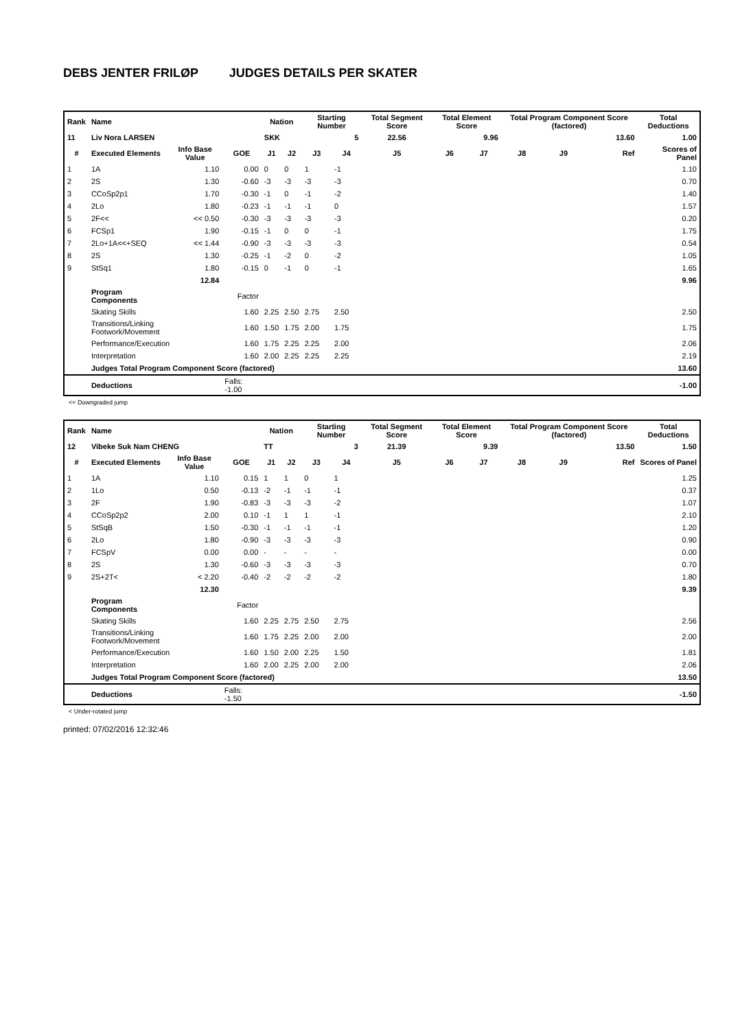DEBS JENTER FRILØP JUDGES DETAILS PER SKATER
| Rank | Name | | | Nation | | Starting Number | | Total Segment Score | Total Element Score | | Total Program Component Score (factored) | | | Total Deductions |
| --- | --- | --- | --- | --- | --- | --- | --- | --- | --- | --- | --- | --- | --- | --- |
| 11 | Liv Nora LARSEN | | | SKK | | 5 | | 22.56 | 9.96 | | 13.60 | | | 1.00 |
| # | Executed Elements | Info Base Value | GOE | J1 | J2 | J3 | J4 | J5 | J6 | J7 | J8 | J9 | Ref | Scores of Panel |
| 1 | 1A | 1.10 | 0.00 | 0 | 0 | 1 | -1 | | | | | | | 1.10 |
| 2 | 2S | 1.30 | -0.60 | -3 | -3 | -3 | -3 | | | | | | | 0.70 |
| 3 | CCoSp2p1 | 1.70 | -0.30 | -1 | 0 | -1 | -2 | | | | | | | 1.40 |
| 4 | 2Lo | 1.80 | -0.23 | -1 | -1 | -1 | 0 | | | | | | | 1.57 |
| 5 | 2F<< | << 0.50 | -0.30 | -3 | -3 | -3 | -3 | | | | | | | 0.20 |
| 6 | FCSp1 | 1.90 | -0.15 | -1 | 0 | 0 | -1 | | | | | | | 1.75 |
| 7 | 2Lo+1A<<+SEQ | << 1.44 | -0.90 | -3 | -3 | -3 | -3 | | | | | | | 0.54 |
| 8 | 2S | 1.30 | -0.25 | -1 | -2 | 0 | -2 | | | | | | | 1.05 |
| 9 | StSq1 | 1.80 | -0.15 | 0 | -1 | 0 | -1 | | | | | | | 1.65 |
| | | 12.84 | | | | | | | | | | | | 9.96 |
| | Program Components | | Factor | | | | | | | | | | | |
| | Skating Skills | | 1.60 | 2.25 | 2.50 | 2.75 | 2.50 | | | | | | | 2.50 |
| | Transitions/Linking Footwork/Movement | | 1.60 | 1.50 | 1.75 | 2.00 | 1.75 | | | | | | | 1.75 |
| | Performance/Execution | | 1.60 | 1.75 | 2.25 | 2.25 | 2.00 | | | | | | | 2.06 |
| | Interpretation | | 1.60 | 2.00 | 2.25 | 2.25 | 2.25 | | | | | | | 2.19 |
| | Judges Total Program Component Score (factored) | | | | | | | | | | | | | 13.60 |
| | Deductions | | Falls: -1.00 | | | | | | | | | | | -1.00 |
<< Downgraded jump
| Rank | Name | | | Nation | | Starting Number | | Total Segment Score | Total Element Score | | Total Program Component Score (factored) | | | Total Deductions |
| --- | --- | --- | --- | --- | --- | --- | --- | --- | --- | --- | --- | --- | --- | --- |
| 12 | Vibeke Suk Nam CHENG | | | TT | | 3 | | 21.39 | 9.39 | | 13.50 | | | 1.50 |
| # | Executed Elements | Info Base Value | GOE | J1 | J2 | J3 | J4 | J5 | J6 | J7 | J8 | J9 | Ref | Scores of Panel |
| 1 | 1A | 1.10 | 0.15 | 1 | 1 | 0 | 1 | | | | | | | 1.25 |
| 2 | 1Lo | 0.50 | -0.13 | -2 | -1 | -1 | -1 | | | | | | | 0.37 |
| 3 | 2F | 1.90 | -0.83 | -3 | -3 | -3 | -2 | | | | | | | 1.07 |
| 4 | CCoSp2p2 | 2.00 | 0.10 | -1 | 1 | 1 | -1 | | | | | | | 2.10 |
| 5 | StSqB | 1.50 | -0.30 | -1 | -1 | -1 | -1 | | | | | | | 1.20 |
| 6 | 2Lo | 1.80 | -0.90 | -3 | -3 | -3 | -3 | | | | | | | 0.90 |
| 7 | FCSpV | 0.00 | 0.00 | - | - | - | - | | | | | | | 0.00 |
| 8 | 2S | 1.30 | -0.60 | -3 | -3 | -3 | -3 | | | | | | | 0.70 |
| 9 | 2S+2T< | < 2.20 | -0.40 | -2 | -2 | -2 | -2 | | | | | | | 1.80 |
| | | 12.30 | | | | | | | | | | | | 9.39 |
| | Program Components | | Factor | | | | | | | | | | | |
| | Skating Skills | | 1.60 | 2.25 | 2.75 | 2.50 | 2.75 | | | | | | | 2.56 |
| | Transitions/Linking Footwork/Movement | | 1.60 | 1.75 | 2.25 | 2.00 | 2.00 | | | | | | | 2.00 |
| | Performance/Execution | | 1.60 | 1.50 | 2.00 | 2.25 | 1.50 | | | | | | | 1.81 |
| | Interpretation | | 1.60 | 2.00 | 2.25 | 2.00 | 2.00 | | | | | | | 2.06 |
| | Judges Total Program Component Score (factored) | | | | | | | | | | | | | 13.50 |
| | Deductions | | Falls: -1.50 | | | | | | | | | | | -1.50 |
< Under-rotated jump
printed: 07/02/2016 12:32:46